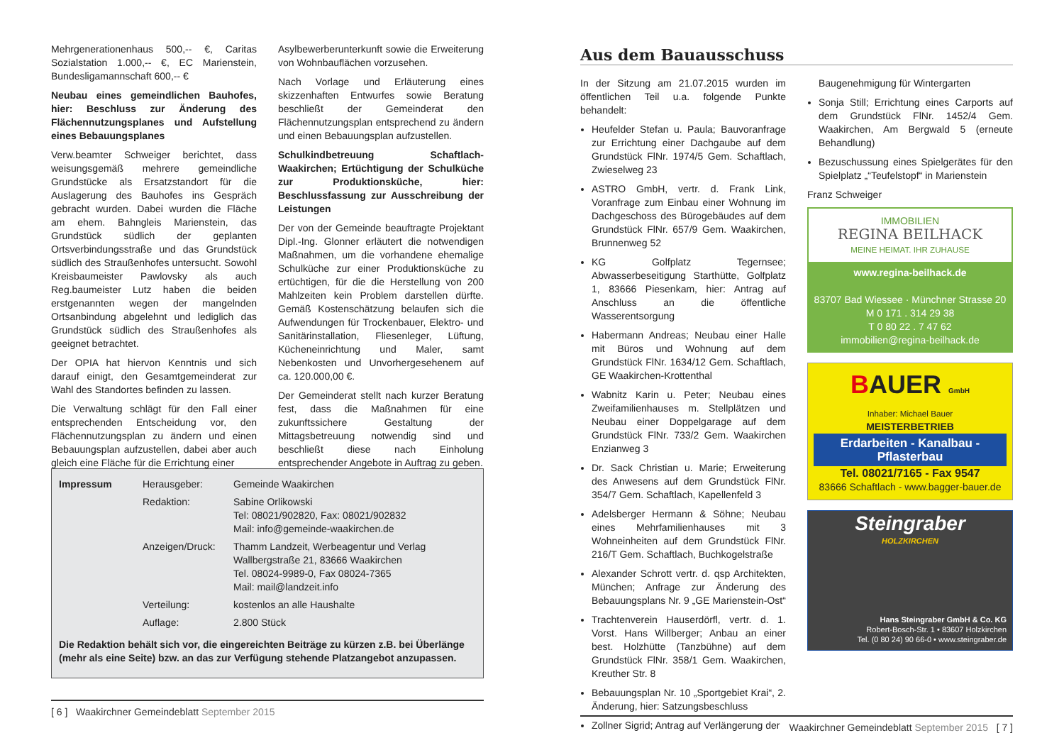Mehrgenerationenhaus 500,-- €, Caritas Sozialstation 1.000,-- €, EC Marienstein, Bundesligamannschaft 600,-- €
Neubau eines gemeindlichen Bauhofes, hier: Beschluss zur Änderung des Flächennutzungsplanes und Aufstellung eines Bebauungsplanes
Verw.beamter Schweiger berichtet, dass weisungsgemäß mehrere gemeindliche Grundstücke als Ersatzstandort für die Auslagerung des Bauhofes ins Gespräch gebracht wurden. Dabei wurden die Fläche am ehem. Bahngleis Marienstein, das Grundstück südlich der geplanten Ortsverbindungsstraße und das Grundstück südlich des Straußenhofes untersucht. Sowohl Kreisbaumeister Pawlovsky als auch Reg.baumeister Lutz haben die beiden erstgenannten wegen der mangelnden Ortsanbindung abgelehnt und lediglich das Grundstück südlich des Straußenhofes als geeignet betrachtet.
Der OPIA hat hiervon Kenntnis und sich darauf einigt, den Gesamtgemeinderat zur Wahl des Standortes befinden zu lassen.
Die Verwaltung schlägt für den Fall einer entsprechenden Entscheidung vor, den Flächennutzungsplan zu ändern und einen Bebauungsplan aufzustellen, dabei aber auch gleich eine Fläche für die Errichtung einer
Asylbewerberunterkunft sowie die Erweiterung von Wohnbauflächen vorzusehen.
Nach Vorlage und Erläuterung eines skizzenhaften Entwurfes sowie Beratung beschließt der Gemeinderat den Flächennutzungsplan entsprechend zu ändern und einen Bebauungsplan aufzustellen.
Schulkindbetreuung Schaftlach-Waakirchen; Ertüchtigung der Schulküche zur Produktionsküche, hier: Beschlussfassung zur Ausschreibung der Leistungen
Der von der Gemeinde beauftragte Projektant Dipl.-Ing. Glonner erläutert die notwendigen Maßnahmen, um die vorhandene ehemalige Schulküche zur einer Produktionsküche zu ertüchtigen, für die die Herstellung von 200 Mahlzeiten kein Problem darstellen dürfte. Gemäß Kostenschätzung belaufen sich die Aufwendungen für Trockenbauer, Elektro- und Sanitärinstallation, Fliesenleger, Lüftung, Kücheneinrichtung und Maler, samt Nebenkosten und Unvorhergesehenem auf ca. 120.000,00 €.
Der Gemeinderat stellt nach kurzer Beratung fest, dass die Maßnahmen für eine zukunftssichere Gestaltung der Mittagsbetreuung notwendig sind und beschließt diese nach Einholung entsprechender Angebote in Auftrag zu geben.
| Impressum | Herausgeber: | Gemeinde Waakirchen |
| | Redaktion: | Sabine Orlikowski Tel: 08021/902820, Fax: 08021/902832 Mail: info@gemeinde-waakirchen.de |
| | Anzeigen/Druck: | Thamm Landzeit, Werbeagentur und Verlag Wallbergstraße 21, 83666 Waakirchen Tel. 08024-9989-0, Fax 08024-7365 Mail: mail@landzeit.info |
| | Verteilung: | kostenlos an alle Haushalte |
| | Auflage: | 2.800 Stück |
Die Redaktion behält sich vor, die eingereichten Beiträge zu kürzen z.B. bei Überlänge (mehr als eine Seite) bzw. an das zur Verfügung stehende Platzangebot anzupassen.
[ 6 ] Waakirchner Gemeindeblatt September 2015
Aus dem Bauausschuss
In der Sitzung am 21.07.2015 wurden im öffentlichen Teil u.a. folgende Punkte behandelt:
Heufelder Stefan u. Paula; Bauvoranfrage zur Errichtung einer Dachgaube auf dem Grundstück FlNr. 1974/5 Gem. Schaftlach, Zwieselweg 23
ASTRO GmbH, vertr. d. Frank Link, Voranfrage zum Einbau einer Wohnung im Dachgeschoss des Bürogebäudes auf dem Grundstück FlNr. 657/9 Gem. Waakirchen, Brunnenweg 52
KG Golfplatz Tegernsee; Abwasserbeseitigung Starthütte, Golfplatz 1, 83666 Piesenkam, hier: Antrag auf Anschluss an die öffentliche Wasserentsorgung
Habermann Andreas; Neubau einer Halle mit Büros und Wohnung auf dem Grundstück FlNr. 1634/12 Gem. Schaftlach, GE Waakirchen-Krottenthal
Wabnitz Karin u. Peter; Neubau eines Zweifamilienhauses m. Stellplätzen und Neubau einer Doppelgarage auf dem Grundstück FlNr. 733/2 Gem. Waakirchen Enzianweg 3
Dr. Sack Christian u. Marie; Erweiterung des Anwesens auf dem Grundstück FlNr. 354/7 Gem. Schaftlach, Kapellenfeld 3
Adelsberger Hermann & Söhne; Neubau eines Mehrfamilienhauses mit 3 Wohneinheiten auf dem Grundstück FlNr. 216/T Gem. Schaftlach, Buchkogelstraße
Alexander Schrott vertr. d. qsp Architekten, München; Anfrage zur Änderung des Bebauungsplans Nr. 9 „GE Marienstein-Ost“
Trachtenverein Hauserdörfl, vertr. d. 1. Vorst. Hans Willberger; Anbau an einer best. Holzhütte (Tanzbühne) auf dem Grundstück FlNr. 358/1 Gem. Waakirchen, Kreuther Str. 8
Bebauungsplan Nr. 10 „Sportgebiet Krai“, 2. Änderung, hier: Satzungsbeschluss
Zollner Sigrid; Antrag auf Verlängerung der
Baugenehmigung für Wintergarten
Sonja Still; Errichtung eines Carports auf dem Grundstück FlNr. 1452/4 Gem. Waakirchen, Am Bergwald 5 (erneute Behandlung)
Bezuschussung eines Spielgerätes für den Spielplatz „“Teufelstopf“ in Marienstein
Franz Schweiger
IMMOBILIEN
REGINA BEILHACK
MEINE HEIMAT. IHR ZUHAUSE
www.regina-beilhack.de
83707 Bad Wiessee · Münchner Strasse 20
M 0 171 . 314 29 38
T 0 80 22 . 7 47 62
immobilien@regina-beilhack.de
BAUER GmbH
Inhaber: Michael Bauer
MEISTERBETRIEB
Erdarbeiten - Kanalbau - Pflasterbau
Tel. 08021/7165 - Fax 9547
83666 Schaftlach - www.bagger-bauer.de
Steingraber
HOLZKIRCHEN
Hans Steingraber GmbH & Co. KG
Robert-Bosch-Str. 1 • 83607 Holzkirchen
Tel. (0 80 24) 90 66-0 • www.steingraber.de
Waakirchner Gemeindeblatt September 2015 [ 7 ]